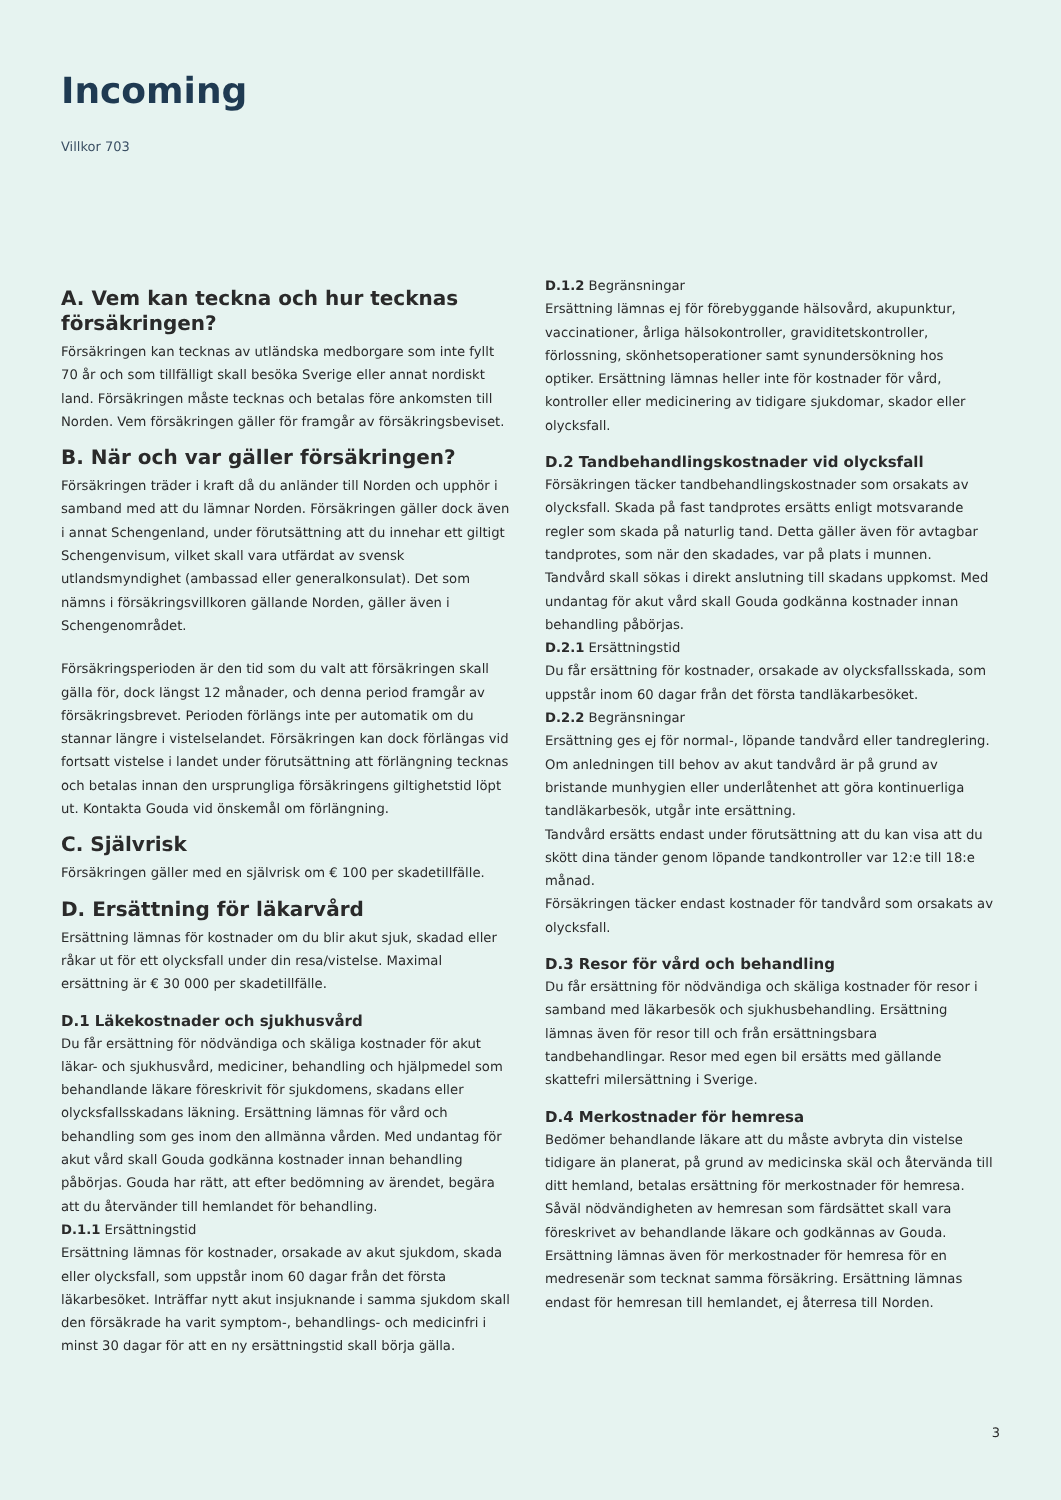Incoming
Villkor 703
A. Vem kan teckna och hur tecknas försäkringen?
Försäkringen kan tecknas av utländska medborgare som inte fyllt 70 år och som tillfälligt skall besöka Sverige eller annat nordiskt land. Försäkringen måste tecknas och betalas före ankomsten till Norden. Vem försäkringen gäller för framgår av försäkringsbeviset.
B. När och var gäller försäkringen?
Försäkringen träder i kraft då du anländer till Norden och upphör i samband med att du lämnar Norden. Försäkringen gäller dock även i annat Schengenland, under förutsättning att du innehar ett giltigt Schengenvisum, vilket skall vara utfärdat av svensk utlandsmyndighet (ambassad eller generalkonsulat). Det som nämns i försäkringsvillkoren gällande Norden, gäller även i Schengenområdet.
Försäkringsperioden är den tid som du valt att försäkringen skall gälla för, dock längst 12 månader, och denna period framgår av försäkringsbrevet. Perioden förlängs inte per automatik om du stannar längre i vistelselandet. Försäkringen kan dock förlängas vid fortsatt vistelse i landet under förutsättning att förlängning tecknas och betalas innan den ursprungliga försäkringens giltighetstid löpt ut. Kontakta Gouda vid önskemål om förlängning.
C. Självrisk
Försäkringen gäller med en självrisk om € 100 per skadetillfälle.
D. Ersättning för läkarvård
Ersättning lämnas för kostnader om du blir akut sjuk, skadad eller råkar ut för ett olycksfall under din resa/vistelse. Maximal ersättning är € 30 000 per skadetillfälle.
D.1 Läkekostnader och sjukhusvård
Du får ersättning för nödvändiga och skäliga kostnader för akut läkar- och sjukhusvård, mediciner, behandling och hjälpmedel som behandlande läkare föreskrivit för sjukdomens, skadans eller olycksfallsskadans läkning. Ersättning lämnas för vård och behandling som ges inom den allmänna vården. Med undantag för akut vård skall Gouda godkänna kostnader innan behandling påbörjas. Gouda har rätt, att efter bedömning av ärendet, begära att du återvänder till hemlandet för behandling.
D.1.1 Ersättningstid
Ersättning lämnas för kostnader, orsakade av akut sjukdom, skada eller olycksfall, som uppstår inom 60 dagar från det första läkarbesöket. Inträffar nytt akut insjuknande i samma sjukdom skall den försäkrade ha varit symptom-, behandlings- och medicinfri i minst 30 dagar för att en ny ersättningstid skall börja gälla.
D.1.2 Begränsningar
Ersättning lämnas ej för förebyggande hälsovård, akupunktur, vaccinationer, årliga hälsokontroller, graviditetskontroller, förlossning, skönhetsoperationer samt synundersökning hos optiker. Ersättning lämnas heller inte för kostnader för vård, kontroller eller medicinering av tidigare sjukdomar, skador eller olycksfall.
D.2 Tandbehandlingskostnader vid olycksfall
Försäkringen täcker tandbehandlingskostnader som orsakats av olycksfall. Skada på fast tandprotes ersätts enligt motsvarande regler som skada på naturlig tand. Detta gäller även för avtagbar tandprotes, som när den skadades, var på plats i munnen. Tandvård skall sökas i direkt anslutning till skadans uppkomst. Med undantag för akut vård skall Gouda godkänna kostnader innan behandling påbörjas.
D.2.1 Ersättningstid
Du får ersättning för kostnader, orsakade av olycksfallsskada, som uppstår inom 60 dagar från det första tandläkarbesöket.
D.2.2 Begränsningar
Ersättning ges ej för normal-, löpande tandvård eller tandreglering. Om anledningen till behov av akut tandvård är på grund av bristande munhygien eller underlåtenhet att göra kontinuerliga tandläkarbesök, utgår inte ersättning.
Tandvård ersätts endast under förutsättning att du kan visa att du skött dina tänder genom löpande tandkontroller var 12:e till 18:e månad.
Försäkringen täcker endast kostnader för tandvård som orsakats av olycksfall.
D.3 Resor för vård och behandling
Du får ersättning för nödvändiga och skäliga kostnader för resor i samband med läkarbesök och sjukhusbehandling. Ersättning lämnas även för resor till och från ersättningsbara tandbehandlingar. Resor med egen bil ersätts med gällande skattefri milersättning i Sverige.
D.4 Merkostnader för hemresa
Bedömer behandlande läkare att du måste avbryta din vistelse tidigare än planerat, på grund av medicinska skäl och återvända till ditt hemland, betalas ersättning för merkostnader för hemresa. Såväl nödvändigheten av hemresan som färdsättet skall vara föreskrivet av behandlande läkare och godkännas av Gouda. Ersättning lämnas även för merkostnader för hemresa för en medresenär som tecknat samma försäkring. Ersättning lämnas endast för hemresan till hemlandet, ej återresa till Norden.
3